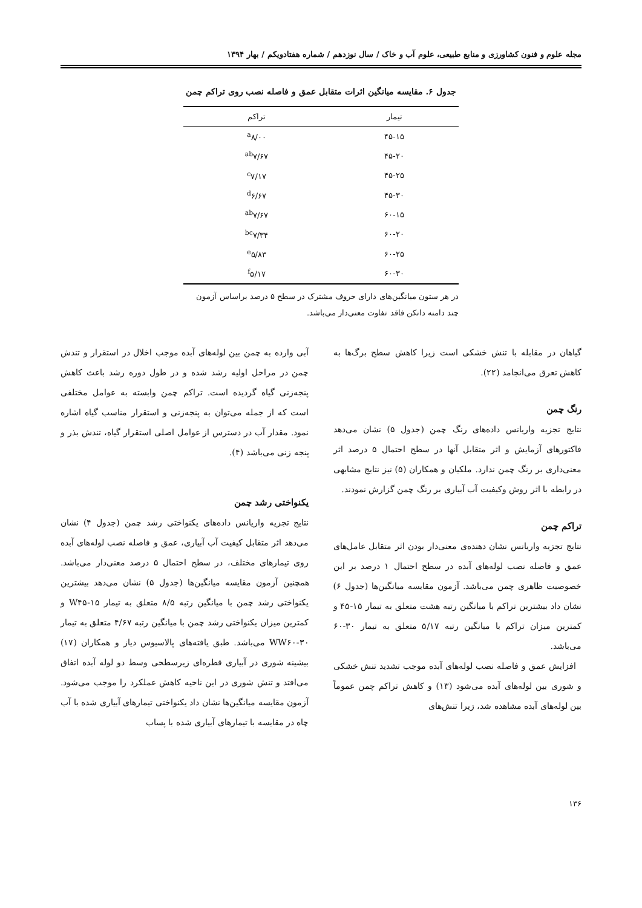مجله علوم و فنون کشاورزی و منابع طبیعی، علوم آب و خاک / سال نوزدهم / شماره هفتادویکم / بهار ۱۳۹۴
جدول ۶. مقایسه میانگین اثرات متقابل عمق و فاصله نصب روی تراکم چمن
| تیمار | تراکم |
| --- | --- |
| ۴۵-۱۵ | <sup>a</sup> ۸/۰۰ |
| ۴۵-۲۰ | <sup>ab</sup>۷/۶۷ |
| ۴۵-۲۵ | <sup>c</sup> ۷/۱۷ |
| ۴۵-۳۰ | <sup>d</sup> ۶/۶۷ |
| ۶۰-۱۵ | <sup>ab</sup>۷/۶۷ |
| ۶۰-۲۰ | <sup>bc</sup>۷/۳۴ |
| ۶۰-۲۵ | <sup>e</sup> ۵/۸۳ |
| ۶۰-۳۰ | <sup>f</sup> ۵/۱۷ |
در هر ستون میانگین‌های دارای حروف مشترک در سطح ۵ درصد براساس آزمون چند دامنه دانکن فاقد تفاوت معنی‌دار می‌باشد.
گیاهان در مقابله با تنش خشکی است زیرا کاهش سطح برگ‌ها به کاهش تعرق می‌انجامد (۲۲).
رنگ چمن
نتایج تجزیه واریانس داده‌های رنگ چمن (جدول ۵) نشان می‌دهد فاکتورهای آزمایش و اثر متقابل آنها در سطح احتمال ۵ درصد اثر معنی‌داری بر رنگ چمن ندارد. ملکیان و همکاران (۵) نیز نتایج مشابهی در رابطه با اثر روش وکیفیت آب آبیاری بر رنگ چمن گزارش نمودند.
تراکم چمن
نتایج تجزیه واریانس نشان دهنده‌ی معنی‌دار بودن اثر متقابل عامل‌های عمق و فاصله نصب لوله‌های آبده در سطح احتمال ۱ درصد بر این خصوصیت ظاهری چمن می‌باشد. آزمون مقایسه میانگین‌ها (جدول ۶) نشان داد بیشترین تراکم با میانگین رتبه هشت متعلق به تیمار ۱۵-۴۵ و کمترین میزان تراکم با میانگین رتبه ۵/۱۷ متعلق به تیمار ۳۰-۶۰ می‌باشد.
افزایش عمق و فاصله نصب لوله‌های آبده موجب تشدید تنش خشکی و شوری بین لوله‌های آبده می‌شود (۱۳) و کاهش تراکم چمن عموماً بین لوله‌های آبده مشاهده شد، زیرا تنش‌های
آبی وارده به چمن بین لوله‌های آبده موجب اخلال در استقرار و تندش چمن در مراحل اولیه رشد شده و در طول دوره رشد باعث کاهش پنجه‌زنی گیاه گردیده است. تراکم چمن وابسته به عوامل مختلفی است که از جمله می‌توان به پنجه‌زنی و استقرار مناسب گیاه اشاره نمود. مقدار آب در دسترس از عوامل اصلی استقرار گیاه، تندش بذر و پنجه زنی می‌باشد (۴).
یکنواختی رشد چمن
نتایج تجزیه واریانس داده‌های یکنواختی رشد چمن (جدول ۴) نشان می‌دهد اثر متقابل کیفیت آب آبیاری، عمق و فاصله نصب لوله‌های آبده روی تیمارهای مختلف، در سطح احتمال ۵ درصد معنی‌دار می‌باشد. همچنین آزمون مقایسه میانگین‌ها (جدول ۵) نشان می‌دهد بیشترین یکنواختی رشد چمن با میانگین رتبه ۸/۵ متعلق به تیمار ۱۵-W۴۵ و کمترین میزان یکنواختی رشد چمن با میانگین رتبه ۴/۶۷ متعلق به تیمار ۳۰-WW۶۰ می‌باشد. طبق یافته‌های پالاسیوس دیاز و همکاران (۱۷) بیشینه شوری در آبیاری قطره‌ای زیرسطحی وسط دو لوله آبده اتفاق می‌افتد و تنش شوری در این ناحیه کاهش عملکرد را موجب می‌شود. آزمون مقایسه میانگین‌ها نشان داد یکنواختی تیمارهای آبیاری شده با آب چاه در مقایسه با تیمارهای آبیاری شده با پساب
۱۳۶